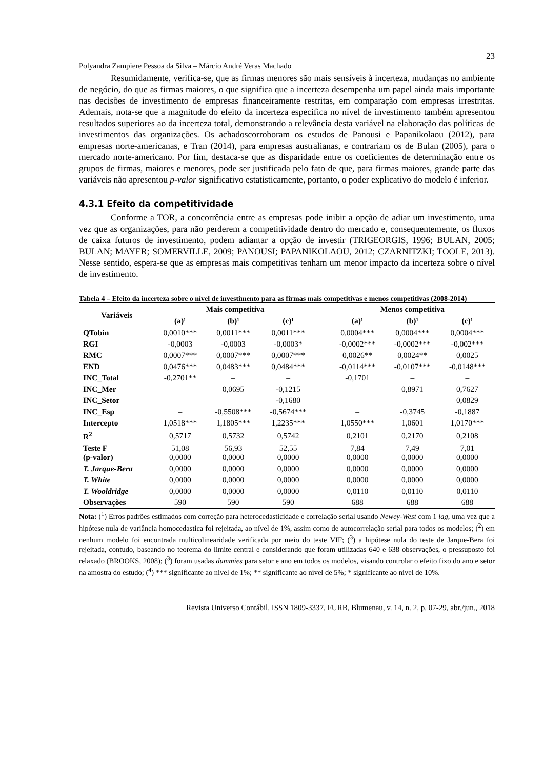23
Polyandra Zampiere Pessoa da Silva – Márcio André Veras Machado
Resumidamente, verifica-se, que as firmas menores são mais sensíveis à incerteza, mudanças no ambiente de negócio, do que as firmas maiores, o que significa que a incerteza desempenha um papel ainda mais importante nas decisões de investimento de empresas financeiramente restritas, em comparação com empresas irrestritas. Ademais, nota-se que a magnitude do efeito da incerteza especifica no nível de investimento também apresentou resultados superiores ao da incerteza total, demonstrando a relevância desta variável na elaboração das políticas de investimentos das organizações. Os achadoscorroboram os estudos de Panousi e Papanikolaou (2012), para empresas norte-americanas, e Tran (2014), para empresas australianas, e contrariam os de Bulan (2005), para o mercado norte-americano. Por fim, destaca-se que as disparidade entre os coeficientes de determinação entre os grupos de firmas, maiores e menores, pode ser justificada pelo fato de que, para firmas maiores, grande parte das variáveis não apresentou p-valor significativo estatisticamente, portanto, o poder explicativo do modelo é inferior.
4.3.1 Efeito da competitividade
Conforme a TOR, a concorrência entre as empresas pode inibir a opção de adiar um investimento, uma vez que as organizações, para não perderem a competitividade dentro do mercado e, consequentemente, os fluxos de caixa futuros de investimento, podem adiantar a opção de investir (TRIGEORGIS, 1996; BULAN, 2005; BULAN; MAYER; SOMERVILLE, 2009; PANOUSI; PAPANIKOLAOU, 2012; CZARNITZKI; TOOLE, 2013). Nesse sentido, espera-se que as empresas mais competitivas tenham um menor impacto da incerteza sobre o nível de investimento.
Tabela 4 – Efeito da incerteza sobre o nível de investimento para as firmas mais competitivas e menos competitivas (2008-2014)
| Variáveis | Mais competitiva | | | | Menos competitiva | | |
| --- | --- | --- | --- | --- | --- | --- | --- |
| | (a)¹ | (b)¹ | (c)¹ | | (a)¹ | (b)¹ | (c)¹ |
| QTobin | 0,0010*** | 0,0011*** | 0,0011*** | | 0,0004*** | 0,0004*** | 0,0004*** |
| RGI | -0,0003 | -0,0003 | -0,0003* | | -0,0002*** | -0,0002*** | -0,002*** |
| RMC | 0,0007*** | 0,0007*** | 0,0007*** | | 0,0026** | 0,0024** | 0,0025 |
| END | 0,0476*** | 0,0483*** | 0,0484*** | | -0,0114*** | -0,0107*** | -0,0148*** |
| INC_Total | -0,2701** | – | – | | -0,1701 | – | – |
| INC_Mer | – | 0,0695 | -0,1215 | | – | 0,8971 | 0,7627 |
| INC_Setor | – | – | -0,1680 | | – | – | 0,0829 |
| INC_Esp | – | -0,5508*** | -0,5674*** | | – | -0,3745 | -0,1887 |
| Intercepto | 1,0518*** | 1,1805*** | 1,2235*** | | 1,0550*** | 1,0601 | 1,0170*** |
| R<sup>2</sup> | 0,5717 | 0,5732 | 0,5742 | | 0,2101 | 0,2170 | 0,2108 |
| Teste F (p-valor) | 51,08 0,0000 | 56,93 0,0000 | 52,55 0,0000 | | 7,84 0,0000 | 7,49 0,0000 | 7,01 0,0000 |
| T. Jarque-Bera | 0,0000 | 0,0000 | 0,0000 | | 0,0000 | 0,0000 | 0,0000 |
| T. White | 0,0000 | 0,0000 | 0,0000 | | 0,0000 | 0,0000 | 0,0000 |
| T. Wooldridge | 0,0000 | 0,0000 | 0,0000 | | 0,0110 | 0,0110 | 0,0110 |
| Observações | 590 | 590 | 590 | | 688 | 688 | 688 |
Nota: (<sup>1</sup>) Erros padrões estimados com correção para heterocedasticidade e correlação serial usando Newey-West com 1 lag, uma vez que a hipótese nula de variância homocedastica foi rejeitada, ao nível de 1%, assim como de autocorrelação serial para todos os modelos; (<sup>2</sup>) em nenhum modelo foi encontrada multicolinearidade verificada por meio do teste VIF; (<sup>3</sup>) a hipótese nula do teste de Jarque-Bera foi rejeitada, contudo, baseando no teorema do limite central e considerando que foram utilizadas 640 e 638 observações, o pressuposto foi relaxado (BROOKS, 2008); (<sup>3</sup>) foram usadas dummies para setor e ano em todos os modelos, visando controlar o efeito fixo do ano e setor na amostra do estudo; (<sup>4</sup>) *** significante ao nível de 1%; ** significante ao nível de 5%; * significante ao nível de 10%.
Revista Universo Contábil, ISSN 1809-3337, FURB, Blumenau, v. 14, n. 2, p. 07-29, abr./jun., 2018